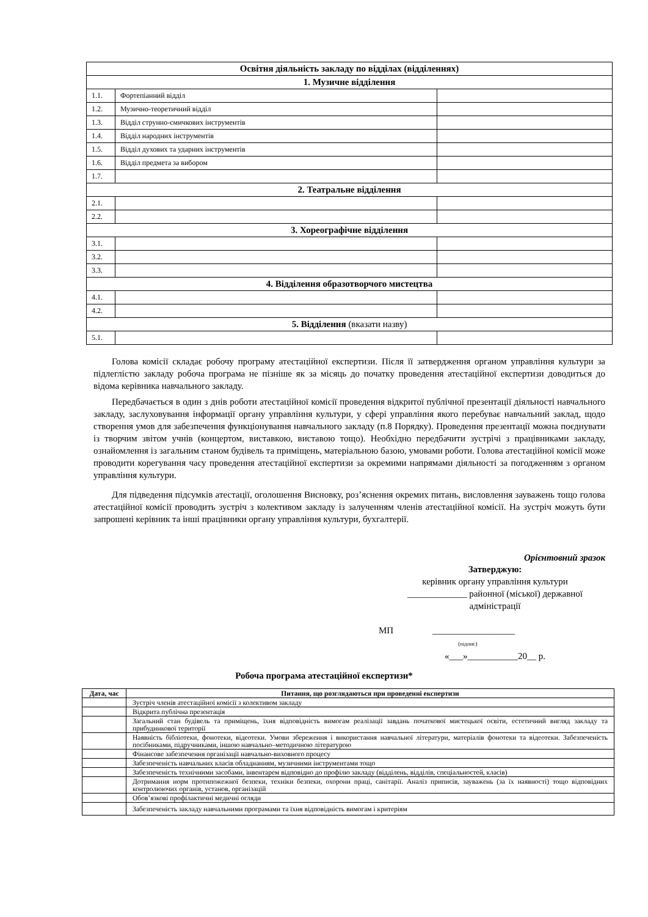| Освітня діяльність закладу по відділах (відділеннях) | | |
| 1. Музичне відділення | | |
| 1.1. | Фортепіанний відділ | |
| 1.2. | Музично-теоретичний відділ | |
| 1.3. | Відділ струнно-смичкових інструментів | |
| 1.4. | Відділ народних інструментів | |
| 1.5. | Відділ духових та ударних інструментів | |
| 1.6. | Відділ предмета за вибором | |
| 1.7. | | |
| 2. Театральне відділення | | |
| 2.1. | | |
| 2.2. | | |
| 3. Хореографічне відділення | | |
| 3.1. | | |
| 3.2. | | |
| 3.3. | | |
| 4. Відділення образотворчого мистецтва | | |
| 4.1. | | |
| 4.2. | | |
| 5. Відділення (вказати назву) | | |
| 5.1. | | |
Голова комісії складає робочу програму атестаційної експертизи. Після її затвердження органом управління культури за підлеглістю закладу робоча програма не пізніше як за місяць до початку проведення атестаційної експертизи доводиться до відома керівника навчального закладу.
Передбачається в один з днів роботи атестаційної комісії проведення відкритої публічної презентації діяльності навчального закладу, заслуховування інформації органу управління культури, у сфері управління якого перебуває навчальний заклад, щодо створення умов для забезпечення функціонування навчального закладу (п.8 Порядку). Проведення презентації можна поєднувати із творчим звітом учнів (концертом, виставкою, виставою тощо). Необхідно передбачити зустрічі з працівниками закладу, ознайомлення із загальним станом будівель та приміщень, матеріальною базою, умовами роботи. Голова атестаційної комісії може проводити корегування часу проведення атестаційної експертизи за окремими напрямами діяльності за погодженням з органом управління культури.
Для підведення підсумків атестації, оголошення Висновку, роз’яснення окремих питань, висловлення зауважень тощо голова атестаційної комісії проводить зустріч з колективом закладу із залученням членів атестаційної комісії. На зустріч можуть бути запрошені керівник та інші працівники органу управління культури, бухгалтерії.
Орієнтовний зразок
Затверджую:
керівник органу управління культури
_____________ районної (міської) державної
адміністрації
МП __________________
(підпис)
«___»___________20__ р.
Робоча програма атестаційної експертизи*
| Дата, час | Питання, що розглядаються при проведенні експертизи |
| --- | --- |
| | Зустріч членів атестаційної комісії з колективом закладу |
| | Відкрита публічна презентація |
| | Загальний стан будівель та приміщень, їхня відповідність вимогам реалізації завдань початкової мистецької освіти, естетичний вигляд закладу та прибудинкової території |
| | Наявність бібліотеки, фонотеки, відеотеки. Умови збереження і використання навчальної літератури, матеріалів фонотеки та відеотеки. Забезпеченість посібниками, підручниками, іншою навчально–методичною літературою |
| | Фінансове забезпечення організації навчально-виховного процесу |
| | Забезпеченість навчальних класів обладнанням, музичними інструментами тощо |
| | Забезпеченість технічними засобами, інвентарем відповідно до профілю закладу (відділень, відділів, спеціальностей, класів) |
| | Дотримання норм протипожежної безпеки, техніки безпеки, охорони праці, санітарії. Аналіз приписів, зауважень (за їх наявності) тощо відповідних контролюючих органів, установ, організацій |
| | Обов’язкові профілактичні медичні огляди |
| | Забезпеченість закладу навчальними програмами та їхня відповідність вимогам і критеріям |